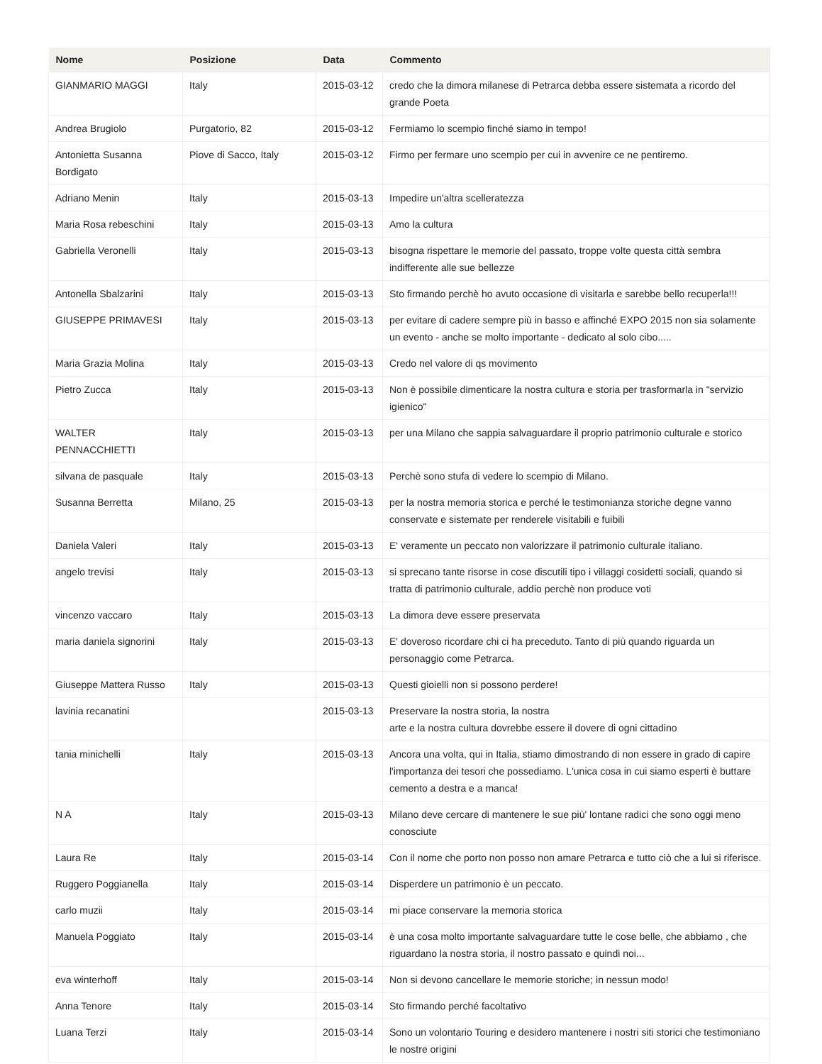| Nome | Posizione | Data | Commento |
| --- | --- | --- | --- |
| GIANMARIO MAGGI | Italy | 2015-03-12 | credo che la dimora milanese di Petrarca debba essere sistemata a ricordo del grande Poeta |
| Andrea Brugiolo | Purgatorio, 82 | 2015-03-12 | Fermiamo lo scempio finché siamo in tempo! |
| Antonietta Susanna Bordigato | Piove di Sacco, Italy | 2015-03-12 | Firmo per fermare uno scempio per cui in avvenire ce ne pentiremo. |
| Adriano Menin | Italy | 2015-03-13 | Impedire un'altra scelleratezza |
| Maria Rosa rebeschini | Italy | 2015-03-13 | Amo la cultura |
| Gabriella Veronelli | Italy | 2015-03-13 | bisogna rispettare le memorie del passato, troppe volte questa città sembra indifferente alle sue bellezze |
| Antonella Sbalzarini | Italy | 2015-03-13 | Sto firmando perchè ho avuto occasione di visitarla e sarebbe bello recuperla!!! |
| GIUSEPPE PRIMAVESI | Italy | 2015-03-13 | per evitare di cadere sempre più in basso e affinché EXPO 2015 non sia solamente un evento - anche se molto importante - dedicato al solo cibo..... |
| Maria Grazia Molina | Italy | 2015-03-13 | Credo nel valore di qs movimento |
| Pietro Zucca | Italy | 2015-03-13 | Non è possibile dimenticare la nostra cultura e storia per trasformarla in "servizio igienico" |
| WALTER PENNACCHIETTI | Italy | 2015-03-13 | per una Milano che sappia salvaguardare il proprio patrimonio culturale e storico |
| silvana de pasquale | Italy | 2015-03-13 | Perchè sono stufa di vedere lo scempio di Milano. |
| Susanna Berretta | Milano, 25 | 2015-03-13 | per la nostra memoria storica e perché le testimonianza storiche degne vanno conservate e sistemate per renderele visitabili e fuibili |
| Daniela Valeri | Italy | 2015-03-13 | E' veramente un peccato non valorizzare il patrimonio culturale italiano. |
| angelo trevisi | Italy | 2015-03-13 | si sprecano tante risorse in cose discutili tipo i villaggi cosidetti sociali, quando si tratta di patrimonio culturale, addio perchè non produce voti |
| vincenzo vaccaro | Italy | 2015-03-13 | La dimora deve essere preservata |
| maria daniela signorini | Italy | 2015-03-13 | E' doveroso ricordare chi ci ha preceduto. Tanto di più quando riguarda un personaggio come Petrarca. |
| Giuseppe Mattera Russo | Italy | 2015-03-13 | Questi gioielli non si possono perdere! |
| lavinia recanatini | | 2015-03-13 | Preservare la nostra storia, la nostra arte e la nostra cultura dovrebbe essere il dovere di ogni cittadino |
| tania minichelli | Italy | 2015-03-13 | Ancora una volta, qui in Italia, stiamo dimostrando di non essere in grado di capire l'importanza dei tesori che possediamo. L'unica cosa in cui siamo esperti è buttare cemento a destra e a manca! |
| N A | Italy | 2015-03-13 | Milano deve cercare di mantenere le sue più' lontane radici che sono oggi meno conosciute |
| Laura Re | Italy | 2015-03-14 | Con il nome che porto non posso non amare Petrarca e tutto ciò che a lui si riferisce. |
| Ruggero Poggianella | Italy | 2015-03-14 | Disperdere un patrimonio è un peccato. |
| carlo muzii | Italy | 2015-03-14 | mi piace conservare la memoria storica |
| Manuela Poggiato | Italy | 2015-03-14 | è una cosa molto importante salvaguardare tutte le cose belle, che abbiamo , che riguardano la nostra storia, il nostro passato e quindi noi... |
| eva winterhoff | Italy | 2015-03-14 | Non si devono cancellare le memorie storiche; in nessun modo! |
| Anna Tenore | Italy | 2015-03-14 | Sto firmando perché facoltativo |
| Luana Terzi | Italy | 2015-03-14 | Sono un volontario Touring e desidero mantenere i nostri siti storici che testimoniano le nostre origini |